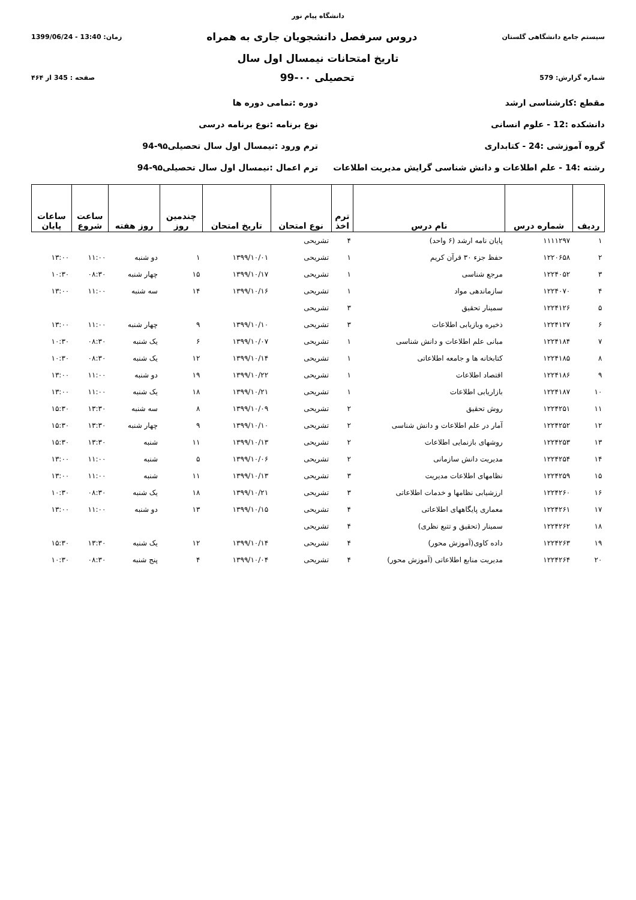دانشگاه پیام نور
سیستم جامع دانشگاهی گلستان دروس سرفصل دانشجویان جاری به همراه زمان: 13:40 - 1399/06/24
تاریخ امتحانات نیمسال اول سال
شماره گزارش: 579 تحصیلی ۰۰-99 صفحه : 345 از ۴۶۴
مقطع :کارشناسی ارشد دوره :تمامی دوره ها
دانشکده :12 - علوم انسانی نوع برنامه :نوع برنامه درسی
گروه آموزشی :24 - کتابداری ترم ورود :نیمسال اول سال تحصیلی۹۵-94
رشته :14 - علم اطلاعات و دانش شناسی گرایش مدیریت اطلاعات
ترم اعمال :نیمسال اول سال تحصیلی۹۵-94
| ردیف | شماره درس | نام درس | ترم اخذ | نوع امتحان | تاریخ امتحان | چندمین روز | روز هفته | ساعت شروع | ساعات پایان |
| --- | --- | --- | --- | --- | --- | --- | --- | --- | --- |
| ۱ | ۱۱۱۱۲۹۷ | پایان نامه ارشد (۶ واحد) | ۴ | تشریحی | | | | | |
| ۲ | ۱۲۲۰۶۵۸ | حفظ جزء ۳۰ قرآن کریم | ۱ | تشریحی | ۱۳۹۹/۱۰/۰۱ | ۱ | دو شنبه | ۱۱:۰۰ | ۱۳:۰۰ |
| ۳ | ۱۲۲۴۰۵۲ | مرجع شناسی | ۱ | تشریحی | ۱۳۹۹/۱۰/۱۷ | ۱۵ | چهار شنبه | ۰۸:۳۰ | ۱۰:۳۰ |
| ۴ | ۱۲۲۴۰۷۰ | سازماندهی مواد | ۱ | تشریحی | ۱۳۹۹/۱۰/۱۶ | ۱۴ | سه شنبه | ۱۱:۰۰ | ۱۳:۰۰ |
| ۵ | ۱۲۲۴۱۲۶ | سمینار تحقیق | ۳ | تشریحی | | | | | |
| ۶ | ۱۲۲۴۱۲۷ | ذخیره وبازیابی اطلاعات | ۳ | تشریحی | ۱۳۹۹/۱۰/۱۰ | ۹ | چهار شنبه | ۱۱:۰۰ | ۱۳:۰۰ |
| ۷ | ۱۲۲۴۱۸۴ | مبانی علم اطلاعات و دانش شناسی | ۱ | تشریحی | ۱۳۹۹/۱۰/۰۷ | ۶ | یک شنبه | ۰۸:۳۰ | ۱۰:۳۰ |
| ۸ | ۱۲۲۴۱۸۵ | کتابخانه ها و جامعه اطلاعاتی | ۱ | تشریحی | ۱۳۹۹/۱۰/۱۴ | ۱۲ | یک شنبه | ۰۸:۳۰ | ۱۰:۳۰ |
| ۹ | ۱۲۲۴۱۸۶ | اقتصاد اطلاعات | ۱ | تشریحی | ۱۳۹۹/۱۰/۲۲ | ۱۹ | دو شنبه | ۱۱:۰۰ | ۱۳:۰۰ |
| ۱۰ | ۱۲۲۴۱۸۷ | بازاریابی اطلاعات | ۱ | تشریحی | ۱۳۹۹/۱۰/۲۱ | ۱۸ | یک شنبه | ۱۱:۰۰ | ۱۳:۰۰ |
| ۱۱ | ۱۲۲۴۲۵۱ | روش تحقیق | ۲ | تشریحی | ۱۳۹۹/۱۰/۰۹ | ۸ | سه شنبه | ۱۳:۳۰ | ۱۵:۳۰ |
| ۱۲ | ۱۲۲۴۲۵۲ | آمار در علم اطلاعات و دانش شناسی | ۲ | تشریحی | ۱۳۹۹/۱۰/۱۰ | ۹ | چهار شنبه | ۱۳:۳۰ | ۱۵:۳۰ |
| ۱۳ | ۱۲۲۴۲۵۳ | روشهای بازنمایی اطلاعات | ۲ | تشریحی | ۱۳۹۹/۱۰/۱۳ | ۱۱ | شنبه | ۱۳:۳۰ | ۱۵:۳۰ |
| ۱۴ | ۱۲۲۴۲۵۴ | مدیریت دانش سازمانی | ۲ | تشریحی | ۱۳۹۹/۱۰/۰۶ | ۵ | شنبه | ۱۱:۰۰ | ۱۳:۰۰ |
| ۱۵ | ۱۲۲۴۲۵۹ | نظامهای اطلاعات مدیریت | ۳ | تشریحی | ۱۳۹۹/۱۰/۱۳ | ۱۱ | شنبه | ۱۱:۰۰ | ۱۳:۰۰ |
| ۱۶ | ۱۲۲۴۲۶۰ | ارزشیابی نظامها و خدمات اطلاعاتی | ۳ | تشریحی | ۱۳۹۹/۱۰/۲۱ | ۱۸ | یک شنبه | ۰۸:۳۰ | ۱۰:۳۰ |
| ۱۷ | ۱۲۲۴۲۶۱ | معماری پایگاههای اطلاعاتی | ۴ | تشریحی | ۱۳۹۹/۱۰/۱۵ | ۱۳ | دو شنبه | ۱۱:۰۰ | ۱۳:۰۰ |
| ۱۸ | ۱۲۲۴۲۶۲ | سمینار (تحقیق و تتبع نظری) | ۴ | تشریحی | | | | | |
| ۱۹ | ۱۲۲۴۲۶۳ | داده کاوی(آموزش محور) | ۴ | تشریحی | ۱۳۹۹/۱۰/۱۴ | ۱۲ | یک شنبه | ۱۳:۳۰ | ۱۵:۳۰ |
| ۲۰ | ۱۲۲۴۲۶۴ | مدیریت منابع اطلاعاتی (آموزش محور) | ۴ | تشریحی | ۱۳۹۹/۱۰/۰۴ | ۴ | پنج شنبه | ۰۸:۳۰ | ۱۰:۳۰ |